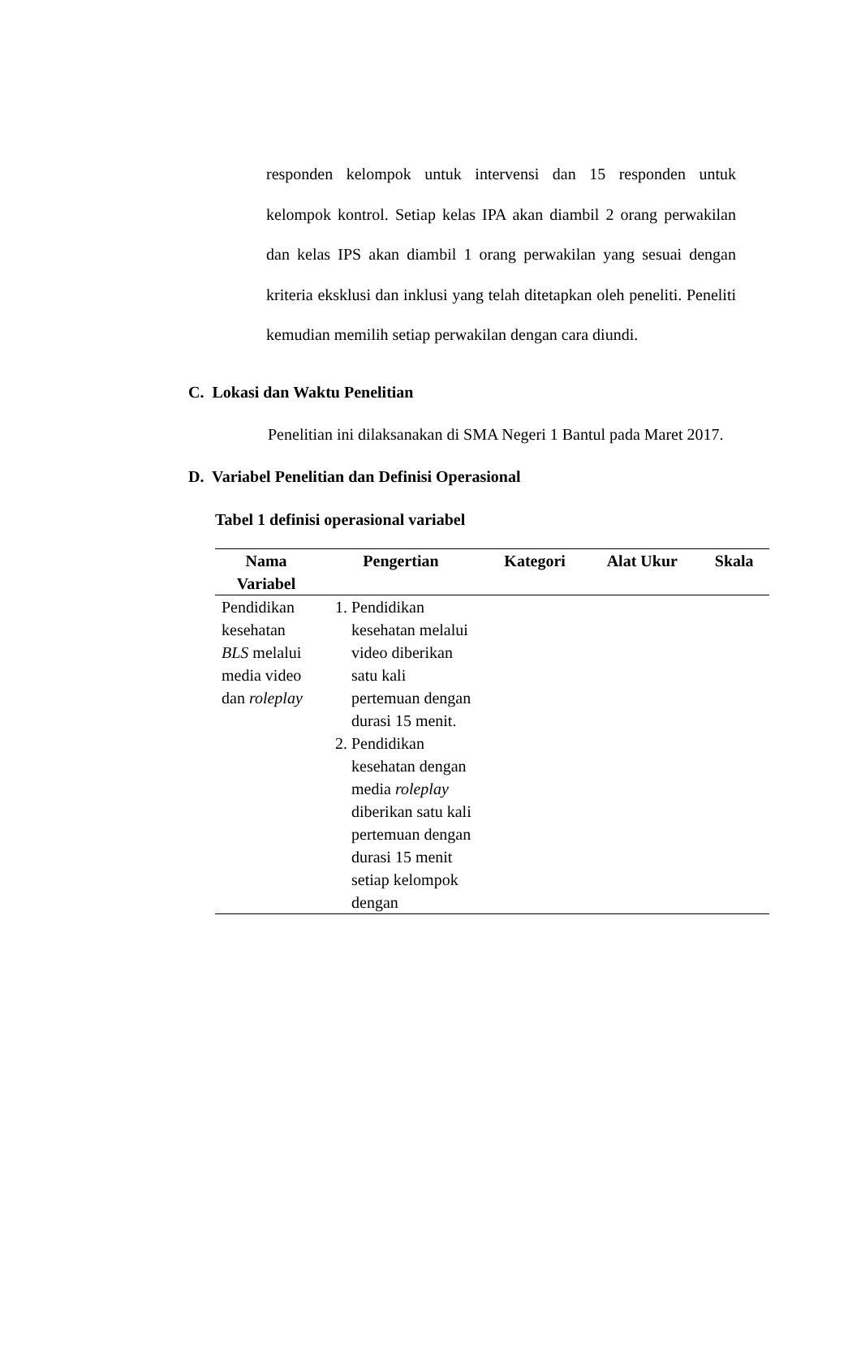responden kelompok untuk intervensi dan 15 responden untuk kelompok kontrol. Setiap kelas IPA akan diambil 2 orang perwakilan dan kelas IPS akan diambil 1 orang perwakilan yang sesuai dengan kriteria eksklusi dan inklusi yang telah ditetapkan oleh peneliti. Peneliti kemudian memilih setiap perwakilan dengan cara diundi.
C. Lokasi dan Waktu Penelitian
Penelitian ini dilaksanakan di SMA Negeri 1 Bantul pada Maret 2017.
D. Variabel Penelitian dan Definisi Operasional
Tabel 1 definisi operasional variabel
| Nama Variabel | Pengertian | Kategori | Alat Ukur | Skala |
| --- | --- | --- | --- | --- |
| Pendidikan kesehatan BLS melalui media video dan roleplay | 1. Pendidikan kesehatan melalui video diberikan satu kali pertemuan dengan durasi 15 menit. 2. Pendidikan kesehatan dengan media roleplay diberikan satu kali pertemuan dengan durasi 15 menit setiap kelompok dengan | | | |